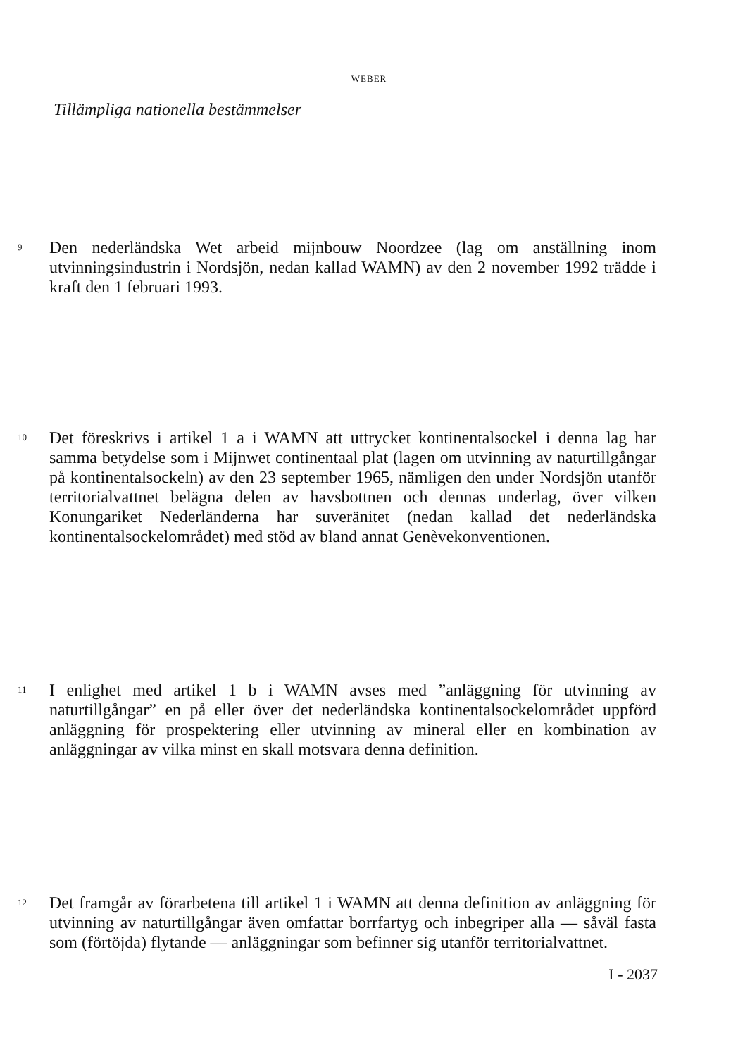WEBER
Tillämpliga nationella bestämmelser
9
Den nederländska Wet arbeid mijnbouw Noordzee (lag om anställning inom utvinningsindustrin i Nordsjön, nedan kallad WAMN) av den 2 november 1992 trädde i kraft den 1 februari 1993.
10
Det föreskrivs i artikel 1 a i WAMN att uttrycket kontinentalsockel i denna lag har samma betydelse som i Mijnwet continentaal plat (lagen om utvinning av naturtillgångar på kontinentalsockeln) av den 23 september 1965, nämligen den under Nordsjön utanför territorialvattnet belägna delen av havsbottnen och dennas underlag, över vilken Konungariket Nederländerna har suveränitet (nedan kallad det nederländska kontinentalsockelområdet) med stöd av bland annat Genèvekonventionen.
11
I enlighet med artikel 1 b i WAMN avses med ”anläggning för utvinning av naturtillgångar” en på eller över det nederländska kontinentalsockelområdet uppförd anläggning för prospektering eller utvinning av mineral eller en kombination av anläggningar av vilka minst en skall motsvara denna definition.
12
Det framgår av förarbetena till artikel 1 i WAMN att denna definition av anläggning för utvinning av naturtillgångar även omfattar borrfartyg och inbegriper alla — såväl fasta som (förtöjda) flytande — anläggningar som befinner sig utanför territorialvattnet.
I - 2037